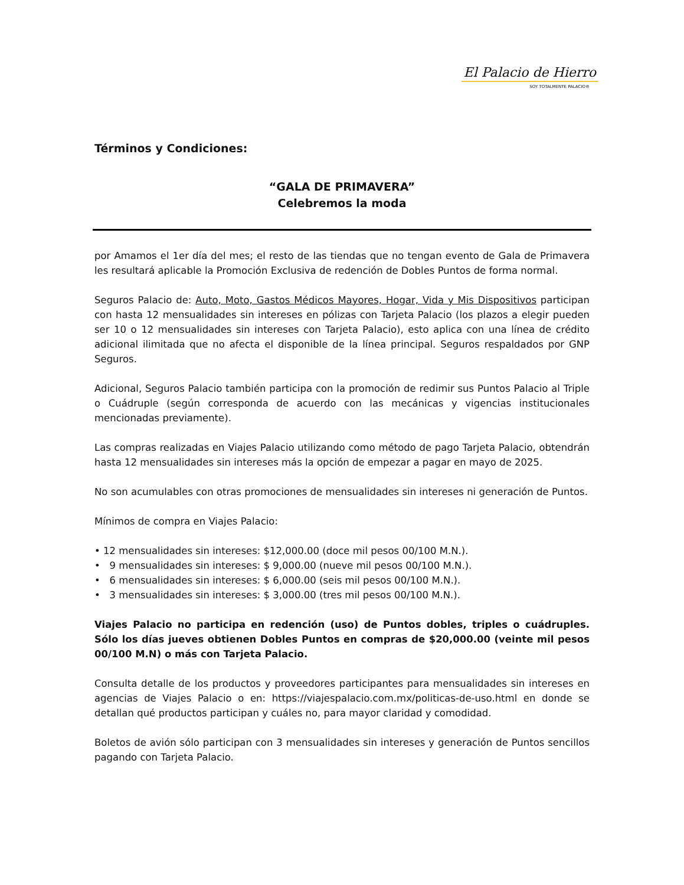El Palacio de Hierro
SOY TOTALMENTE PALACIO®
Términos y Condiciones:
“GALA DE PRIMAVERA”
Celebremos la moda
por Amamos el 1er día del mes; el resto de las tiendas que no tengan evento de Gala de Primavera les resultará aplicable la Promoción Exclusiva de redención de Dobles Puntos de forma normal.
Seguros Palacio de: Auto, Moto, Gastos Médicos Mayores, Hogar, Vida y Mis Dispositivos participan con hasta 12 mensualidades sin intereses en pólizas con Tarjeta Palacio (los plazos a elegir pueden ser 10 o 12 mensualidades sin intereses con Tarjeta Palacio), esto aplica con una línea de crédito adicional ilimitada que no afecta el disponible de la línea principal. Seguros respaldados por GNP Seguros.
Adicional, Seguros Palacio también participa con la promoción de redimir sus Puntos Palacio al Triple o Cuádruple (según corresponda de acuerdo con las mecánicas y vigencias institucionales mencionadas previamente).
Las compras realizadas en Viajes Palacio utilizando como método de pago Tarjeta Palacio, obtendrán hasta 12 mensualidades sin intereses más la opción de empezar a pagar en mayo de 2025.
No son acumulables con otras promociones de mensualidades sin intereses ni generación de Puntos.
Mínimos de compra en Viajes Palacio:
• 12 mensualidades sin intereses: $12,000.00 (doce mil pesos 00/100 M.N.).
• 9 mensualidades sin intereses: $ 9,000.00 (nueve mil pesos 00/100 M.N.).
• 6 mensualidades sin intereses: $ 6,000.00 (seis mil pesos 00/100 M.N.).
• 3 mensualidades sin intereses: $ 3,000.00 (tres mil pesos 00/100 M.N.).
Viajes Palacio no participa en redención (uso) de Puntos dobles, triples o cuádruples. Sólo los días jueves obtienen Dobles Puntos en compras de $20,000.00 (veinte mil pesos 00/100 M.N) o más con Tarjeta Palacio.
Consulta detalle de los productos y proveedores participantes para mensualidades sin intereses en agencias de Viajes Palacio o en: https://viajespalacio.com.mx/politicas-de-uso.html en donde se detallan qué productos participan y cuáles no, para mayor claridad y comodidad.
Boletos de avión sólo participan con 3 mensualidades sin intereses y generación de Puntos sencillos pagando con Tarjeta Palacio.